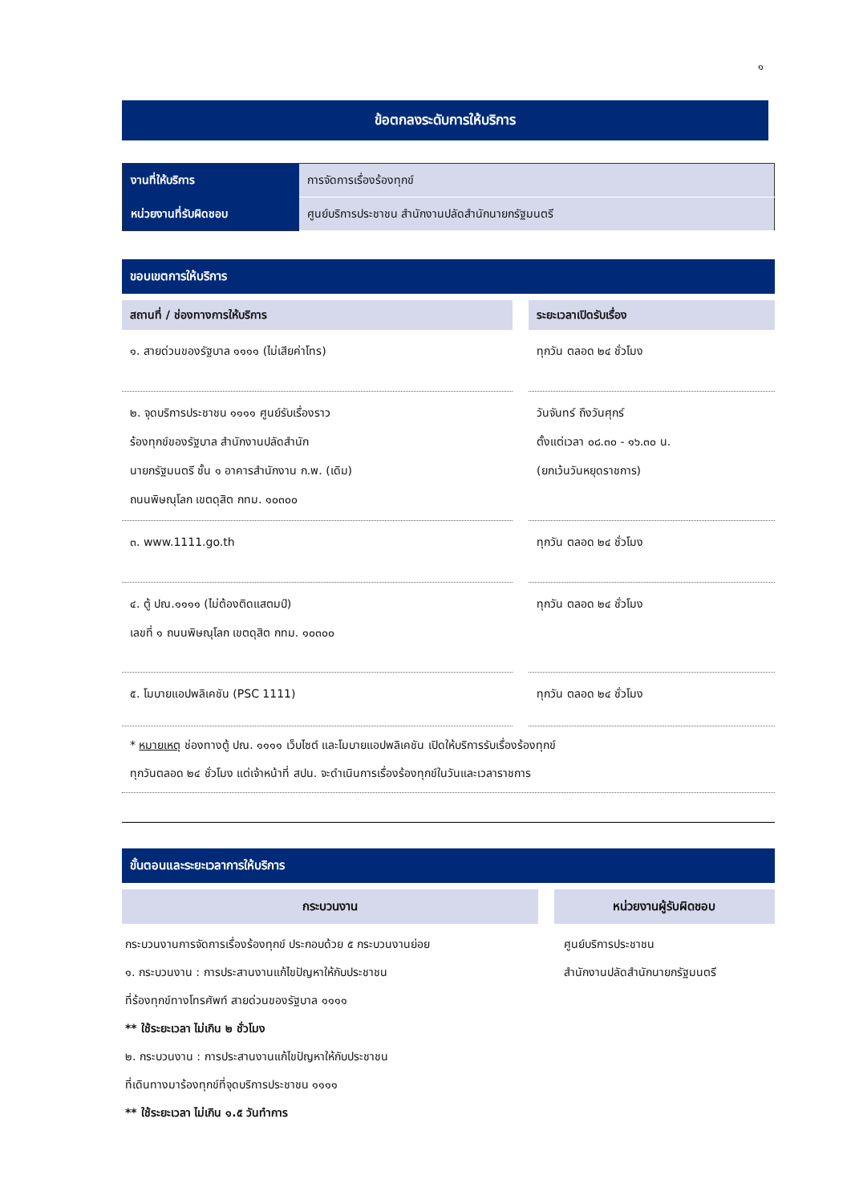๑
ข้อตกลงระดับการให้บริการ
| งานที่ให้บริการ | การจัดการเรื่องร้องทุกข์ |
| หน่วยงานที่รับผิดชอบ | ศูนย์บริการประชาชน สำนักงานปลัดสำนักนายกรัฐมนตรี |
ขอบเขตการให้บริการ
| สถานที่ / ช่องทางการให้บริการ | | ระยะเวลาเปิดรับเรื่อง |
| --- | --- | --- |
| ๑. สายด่วนของรัฐบาล ๑๑๑๑ (ไม่เสียค่าโทร) | | ทุกวัน ตลอด ๒๔ ชั่วโมง |
| ๒. จุดบริการประชาชน ๑๑๑๑ ศูนย์รับเรื่องราว ร้องทุกข์ของรัฐบาล สำนักงานปลัดสำนัก นายกรัฐมนตรี ชั้น ๑ อาคารสำนักงาน ก.พ. (เดิม) ถนนพิษณุโลก เขตดุสิต กทม. ๑๐๓๐๐ | | วันจันทร์ ถึงวันศุกร์ ตั้งแต่เวลา ๐๘.๓๐ - ๑๖.๓๐ น. (ยกเว้นวันหยุดราชการ) |
| ๓. www.1111.go.th | | ทุกวัน ตลอด ๒๔ ชั่วโมง |
| ๔. ตู้ ปณ.๑๑๑๑ (ไม่ต้องติดแสตมป์) เลขที่ ๑ ถนนพิษณุโลก เขตดุสิต กทม. ๑๐๓๐๐ | | ทุกวัน ตลอด ๒๔ ชั่วโมง |
| ๕. โมบายแอปพลิเคชัน (PSC 1111) | | ทุกวัน ตลอด ๒๔ ชั่วโมง |
* หมายเหตุ ช่องทางตู้ ปณ. ๑๑๑๑ เว็บไซต์ และโมบายแอปพลิเคชัน เปิดให้บริการรับเรื่องร้องทุกข์
ทุกวันตลอด ๒๔ ชั่วโมง แต่เจ้าหน้าที่ สปน. จะดำเนินการเรื่องร้องทุกข์ในวันและเวลาราชการ
ขั้นตอนและระยะเวลาการให้บริการ
| กระบวนงาน | | หน่วยงานผู้รับผิดชอบ |
| --- | --- | --- |
| กระบวนงานการจัดการเรื่องร้องทุกข์ ประกอบด้วย ๕ กระบวนงานย่อย ๑. กระบวนงาน : การประสานงานแก้ไขปัญหาให้กับประชาชน ที่ร้องทุกข์ทางโทรศัพท์ สายด่วนของรัฐบาล ๑๑๑๑ ** ใช้ระยะเวลา ไม่เกิน ๒ ชั่วโมง ๒. กระบวนงาน : การประสานงานแก้ไขปัญหาให้กับประชาชน ที่เดินทางมาร้องทุกข์ที่จุดบริการประชาชน ๑๑๑๑ ** ใช้ระยะเวลา ไม่เกิน ๑.๕ วันทำการ | | ศูนย์บริการประชาชน สำนักงานปลัดสำนักนายกรัฐมนตรี |